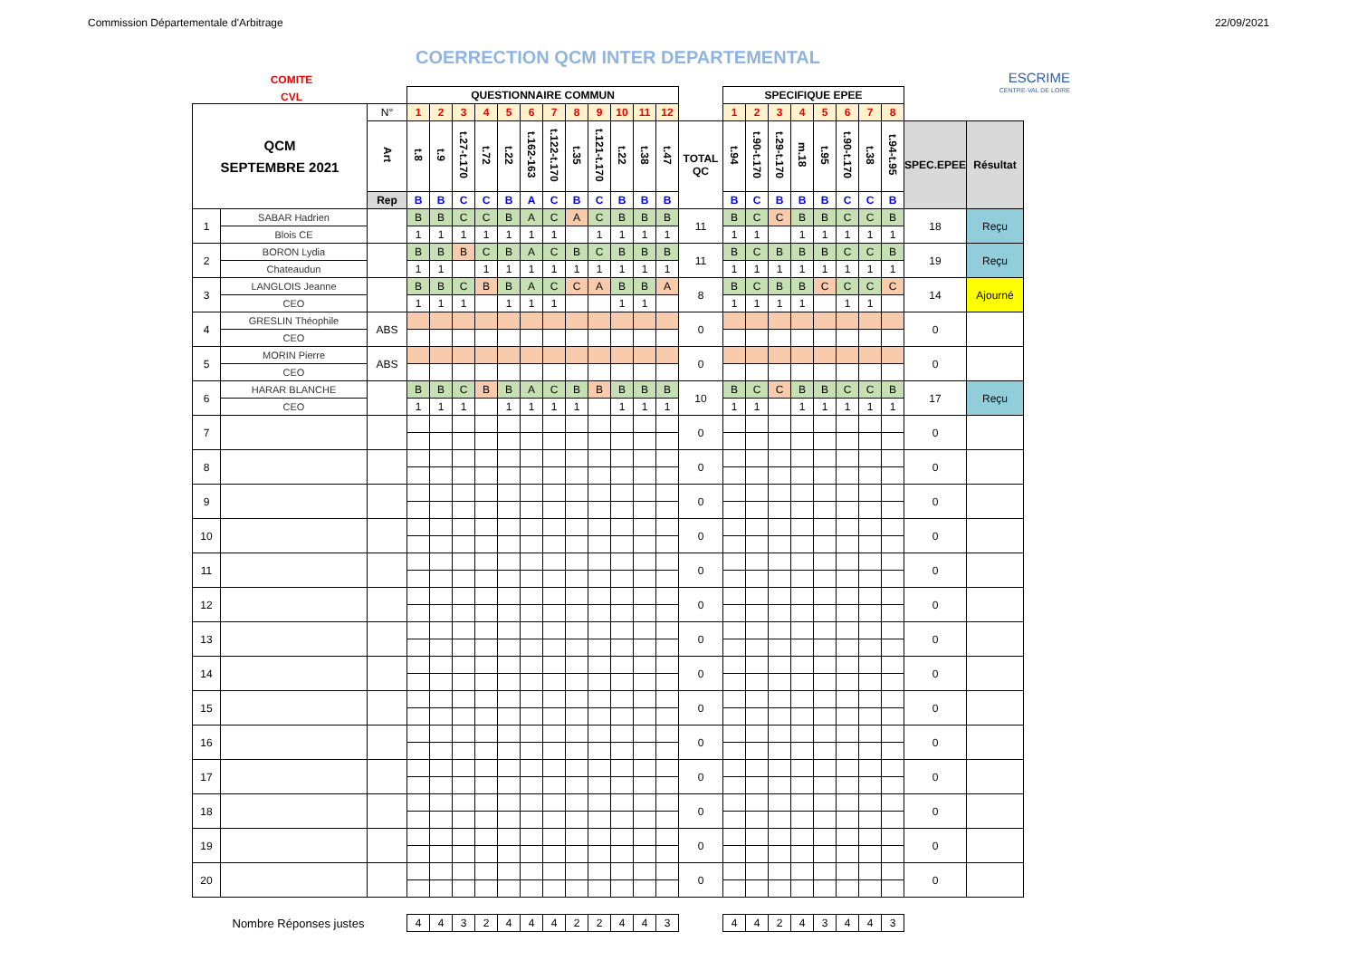Commission Départementale d'Arbitrage 22/09/2021
COERRECTION QCM INTER DEPARTEMENTAL
COMITE
CVL
ESCRIME
CENTRE-VAL DE LOIRE
| | | | QUESTIONNAIRE COMMUN | | | | | | | | | | | | | SPECIFIQUE EPEE | | | | | | | | | |
| QCM SEPTEMBRE 2021 | | N° | 1 | 2 | 3 | 4 | 5 | 6 | 7 | 8 | 9 | 10 | 11 | 12 | | 1 | 2 | 3 | 4 | 5 | 6 | 7 | 8 | | |
| | | Art | t.8 | t.9 | t.27-t.170 | t.72 | t.22 | t.162-163 | t.122-t.170 | t.35 | t.121-t.170 | t.22 | t.38 | t.47 | TOTAL QC | t.94 | t.90-t.170 | t.29-t.170 | m.18 | t.95 | t.90-t.170 | t.38 | t.94-t.95 | SPEC.EPEE | Résultat |
| | | Rep | B | B | C | C | B | A | C | B | C | B | B | B | | B | C | B | B | B | C | C | B | | |
| 1 | SABAR Hadrien | | B | B | C | C | B | A | C | A | C | B | B | B | 11 | B | C | C | B | B | C | C | B | 18 | Reçu |
| | Blois CE | | 1 | 1 | 1 | 1 | 1 | 1 | 1 | | 1 | 1 | 1 | 1 | | 1 | 1 | | 1 | 1 | 1 | 1 | 1 | | |
| 2 | BORON Lydia | | B | B | B | C | B | A | C | B | C | B | B | B | 11 | B | C | B | B | B | C | C | B | 19 | Reçu |
| | Chateaudun | | 1 | 1 | | 1 | 1 | 1 | 1 | 1 | 1 | 1 | 1 | 1 | | 1 | 1 | 1 | 1 | 1 | 1 | 1 | 1 | | |
| 3 | LANGLOIS Jeanne | | B | B | C | B | B | A | C | C | A | B | B | A | 8 | B | C | B | B | C | C | C | C | 14 | Ajourné |
| | CEO | | 1 | 1 | 1 | | 1 | 1 | 1 | | | 1 | 1 | | | 1 | 1 | 1 | 1 | | 1 | 1 | | | |
| 4 | GRESLIN Théophile | ABS | | | | | | | | | | | | | 0 | | | | | | | | | 0 | |
| | CEO | | | | | | | | | | | | | | | | | | | | | | | | |
| 5 | MORIN Pierre | ABS | | | | | | | | | | | | | 0 | | | | | | | | | 0 | |
| | CEO | | | | | | | | | | | | | | | | | | | | | | | | |
| 6 | HARAR BLANCHE | | B | B | C | B | B | A | C | B | B | B | B | B | 10 | B | C | C | B | B | C | C | B | 17 | Reçu |
| | CEO | | 1 | 1 | 1 | | 1 | 1 | 1 | 1 | | 1 | 1 | 1 | | 1 | 1 | | 1 | 1 | 1 | 1 | 1 | | |
| 7 | | | | | | | | | | | | | | | 0 | | | | | | | | | 0 | |
| 8 | | | | | | | | | | | | | | | 0 | | | | | | | | | 0 | |
| 9 | | | | | | | | | | | | | | | 0 | | | | | | | | | 0 | |
| 10 | | | | | | | | | | | | | | | 0 | | | | | | | | | 0 | |
| 11 | | | | | | | | | | | | | | | 0 | | | | | | | | | 0 | |
| 12 | | | | | | | | | | | | | | | 0 | | | | | | | | | 0 | |
| 13 | | | | | | | | | | | | | | | 0 | | | | | | | | | 0 | |
| 14 | | | | | | | | | | | | | | | 0 | | | | | | | | | 0 | |
| 15 | | | | | | | | | | | | | | | 0 | | | | | | | | | 0 | |
| 16 | | | | | | | | | | | | | | | 0 | | | | | | | | | 0 | |
| 17 | | | | | | | | | | | | | | | 0 | | | | | | | | | 0 | |
| 18 | | | | | | | | | | | | | | | 0 | | | | | | | | | 0 | |
| 19 | | | | | | | | | | | | | | | 0 | | | | | | | | | 0 | |
| 20 | | | | | | | | | | | | | | | 0 | | | | | | | | | 0 | |
| Nombre Réponses justes | | | 4 | 4 | 3 | 2 | 4 | 4 | 4 | 2 | 2 | 4 | 4 | 3 | | 4 | 4 | 2 | 4 | 3 | 4 | 4 | 3 | | |